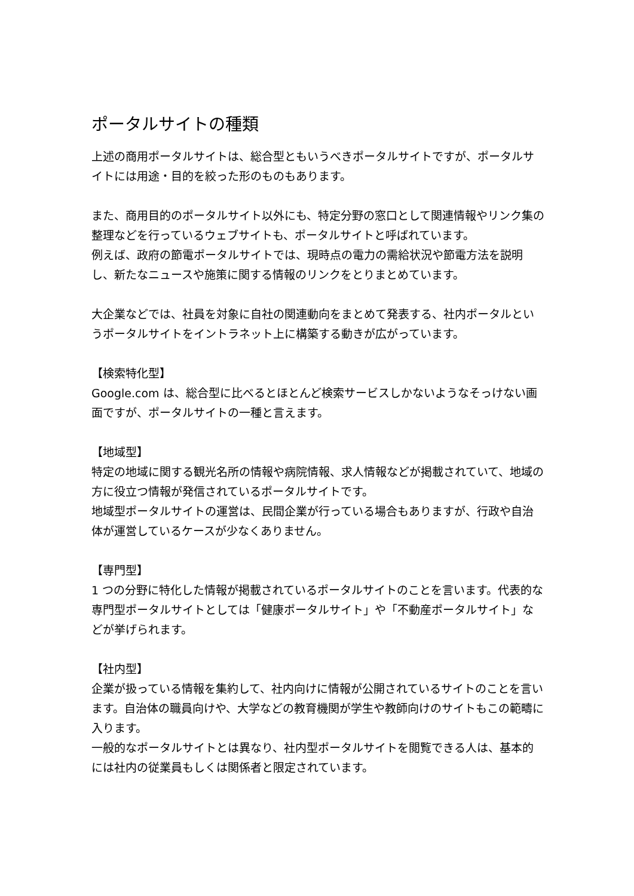ポータルサイトの種類
上述の商用ポータルサイトは、総合型ともいうべきポータルサイトですが、ポータルサイトには用途・目的を絞った形のものもあります。
また、商用目的のポータルサイト以外にも、特定分野の窓口として関連情報やリンク集の整理などを行っているウェブサイトも、ポータルサイトと呼ばれています。
例えば、政府の節電ポータルサイトでは、現時点の電力の需給状況や節電方法を説明し、新たなニュースや施策に関する情報のリンクをとりまとめています。
大企業などでは、社員を対象に自社の関連動向をまとめて発表する、社内ポータルというポータルサイトをイントラネット上に構築する動きが広がっています。
【検索特化型】
Google.com は、総合型に比べるとほとんど検索サービスしかないようなそっけない画面ですが、ポータルサイトの一種と言えます。
【地域型】
特定の地域に関する観光名所の情報や病院情報、求人情報などが掲載されていて、地域の方に役立つ情報が発信されているポータルサイトです。
地域型ポータルサイトの運営は、民間企業が行っている場合もありますが、行政や自治体が運営しているケースが少なくありません。
【専門型】
1 つの分野に特化した情報が掲載されているポータルサイトのことを言います。代表的な専門型ポータルサイトとしては「健康ポータルサイト」や「不動産ポータルサイト」などが挙げられます。
【社内型】
企業が扱っている情報を集約して、社内向けに情報が公開されているサイトのことを言います。自治体の職員向けや、大学などの教育機関が学生や教師向けのサイトもこの範疇に入ります。
一般的なポータルサイトとは異なり、社内型ポータルサイトを閲覧できる人は、基本的には社内の従業員もしくは関係者と限定されています。